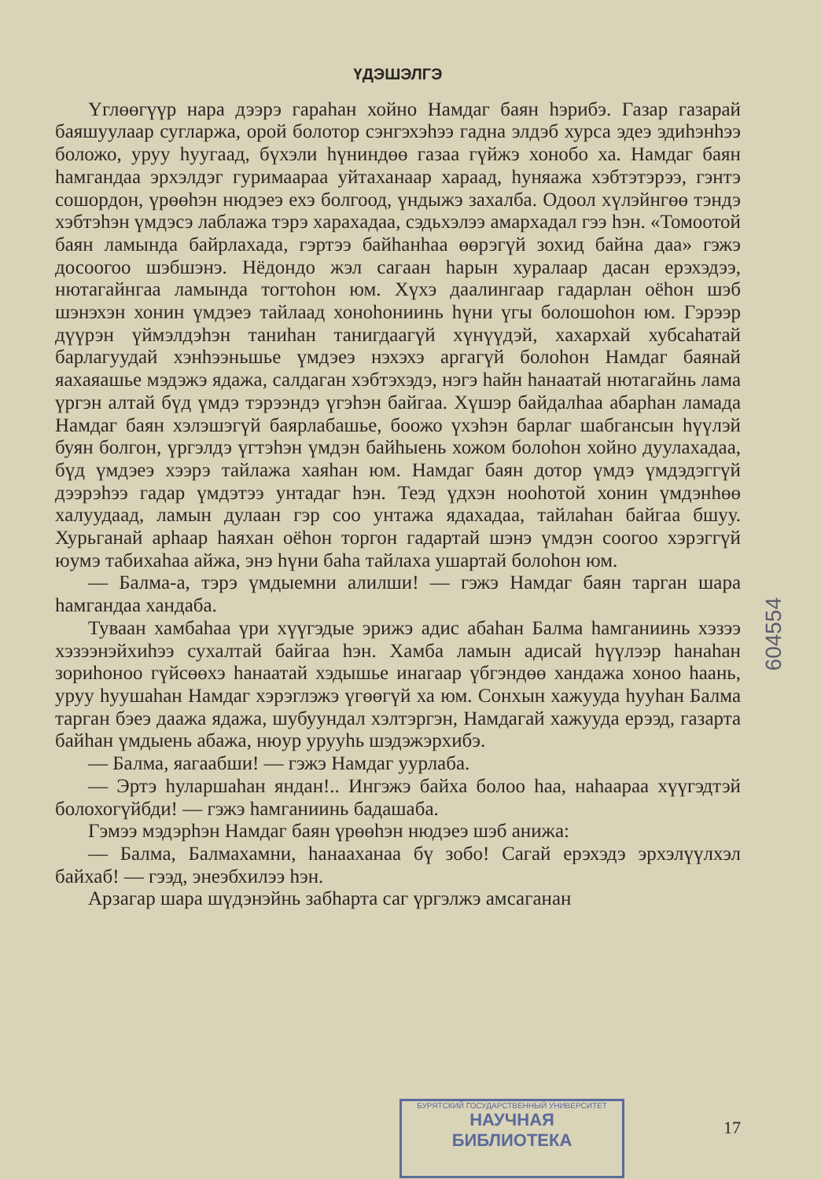ҮДЭШЭЛГЭ
Үглөөгүүр нара дээрэ гараһан хойно Намдаг баян һэрибэ. Газар газарай баяшуулаар сугларжа, орой болотор сэнгэхэһээ гадна элдэб хурса эдеэ эдиһэнһээ боложо, уруу һуугаад, бүхэли һүниндөө газаа гүйжэ хонобо ха. Намдаг баян һамгандаа эрхэлдэг гуримаараа уйтаханаар хараад, һуняажа хэбтэтэрээ, гэнтэ сошордон, үрөөһэн нюдэеэ ехэ болгоод, үндыжэ захалба. Одоол хүлэйнгөө тэндэ хэбтэһэн үмдэсэ лаблажа тэрэ харахадаа, сэдьхэлээ амархадал гээ һэн. «Томоотой баян ламында байрлахада, гэртээ байһанһаа өөрэгүй зохид байна даа» гэжэ досоогоо шэбшэнэ. Нёдондо жэл сагаан һарын хуралаар дасан ерэхэдээ, нютагайнгаа ламында тогтоһон юм. Хүхэ даалингаар гадарлан оёһон шэб шэнэхэн хонин үмдэеэ тайлаад хоноһониинь һүни үгы болошоһон юм. Гэрээр дүүрэн үймэлдэһэн таниһан танигдаагүй хүнүүдэй, хахархай хубсаһатай барлагуудай хэнһээньшье үмдэеэ нэхэхэ аргагүй болоһон Намдаг баянай яахаяашье мэдэжэ ядажа, салдаган хэбтэхэдэ, нэгэ һайн һанаатай нютагайнь лама үргэн алтай бүд үмдэ тэрээндэ үгэһэн байгаа. Хүшэр байдалһаа абарһан ламада Намдаг баян хэлэшэгүй баярлабашье, боожо үхэһэн барлаг шабгансын һүүлэй буян болгон, үргэлдэ үгтэһэн үмдэн байһыень хожом болоһон хойно дуулахадаа, бүд үмдэеэ хээрэ тайлажа хаяһан юм. Намдаг баян дотор үмдэ үмдэдэггүй дээрэһээ гадар үмдэтээ унтадаг һэн. Теэд үдхэн нооһотой хонин үмдэнһөө халуудаад, ламын дулаан гэр соо унтажа ядахадаа, тайлаһан байгаа бшуу. Хурьганай арһаар һаяхан оёһон торгон гадартай шэнэ үмдэн соогоо хэрэггүй юумэ табихаһаа айжа, энэ һүни баһа тайлаха ушартай болоһон юм.
— Балма-а, тэрэ үмдыемни алилши! — гэжэ Намдаг баян тарган шара һамгандаа хандаба.
Туваан хамбаһаа үри хүүгэдые эрижэ адис абаһан Балма һамганиинь хэзээ хэзээнэйхиһээ сухалтай байгаа һэн. Хамба ламын адисай һүүлээр һанаһан зориһоноо гүйсөөхэ һанаатай хэдышье инагаар үбгэндөө хандажа хоноо һаань, уруу һуушаһан Намдаг хэрэглэжэ үгөөгүй ха юм. Сонхын хажууда һууһан Балма тарган бэеэ даажа ядажа, шубуундал хэлтэргэн, Намдагай хажууда ерээд, газарта байһан үмдыень абажа, нюур урууhь шэдэжэрхибэ.
— Балма, яагаабши! — гэжэ Намдаг уурлаба.
— Эртэ һуларшаһан яндан!.. Ингэжэ байха болоо һаа, наһаараа хүүгэдтэй болохогүйбди! — гэжэ һамганиинь бадашаба.
Гэмээ мэдэрһэн Намдаг баян үрөөһэн нюдэеэ шэб анижа:
— Балма, Балмахамни, һанааханаа бү зобо! Сагай ерэхэдэ эрхэлүүлхэл байхаб! — гээд, энеэбхилээ һэн.
Арзагар шара шүдэнэйнь забһарта саг үргэлжэ амсаганан
604554
БУРЯТСКИЙ ГОСУДАРСТВЕННЫЙ УНИВЕРСИТЕТ
НАУЧНАЯ
БИБЛИОТЕКА
17